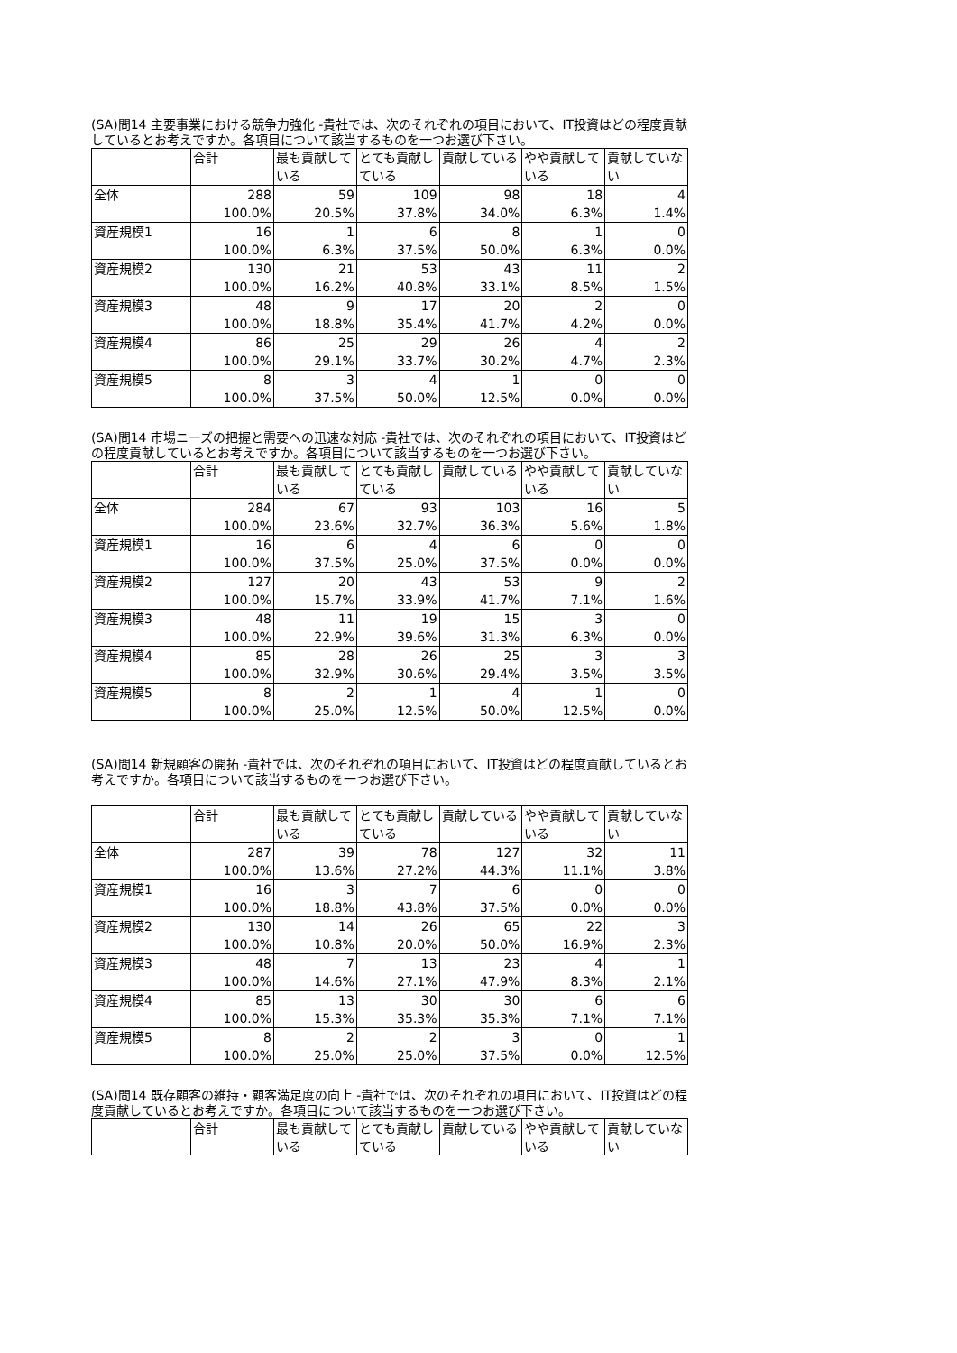(SA)問14 主要事業における競争力強化 -貴社では、次のそれぞれの項目において、IT投資はどの程度貢献しているとお考えですか。各項目について該当するものを一つお選び下さい。
| | 合計 | 最も貢献している | とても貢献している | 貢献している | やや貢献している | 貢献していない |
| 全体 | 288 100.0% | 59 20.5% | 109 37.8% | 98 34.0% | 18 6.3% | 4 1.4% |
| 資産規模1 | 16 100.0% | 1 6.3% | 6 37.5% | 8 50.0% | 1 6.3% | 0 0.0% |
| 資産規模2 | 130 100.0% | 21 16.2% | 53 40.8% | 43 33.1% | 11 8.5% | 2 1.5% |
| 資産規模3 | 48 100.0% | 9 18.8% | 17 35.4% | 20 41.7% | 2 4.2% | 0 0.0% |
| 資産規模4 | 86 100.0% | 25 29.1% | 29 33.7% | 26 30.2% | 4 4.7% | 2 2.3% |
| 資産規模5 | 8 100.0% | 3 37.5% | 4 50.0% | 1 12.5% | 0 0.0% | 0 0.0% |
(SA)問14 市場ニーズの把握と需要への迅速な対応 -貴社では、次のそれぞれの項目において、IT投資はどの程度貢献しているとお考えですか。各項目について該当するものを一つお選び下さい。
| | 合計 | 最も貢献している | とても貢献している | 貢献している | やや貢献している | 貢献していない |
| 全体 | 284 100.0% | 67 23.6% | 93 32.7% | 103 36.3% | 16 5.6% | 5 1.8% |
| 資産規模1 | 16 100.0% | 6 37.5% | 4 25.0% | 6 37.5% | 0 0.0% | 0 0.0% |
| 資産規模2 | 127 100.0% | 20 15.7% | 43 33.9% | 53 41.7% | 9 7.1% | 2 1.6% |
| 資産規模3 | 48 100.0% | 11 22.9% | 19 39.6% | 15 31.3% | 3 6.3% | 0 0.0% |
| 資産規模4 | 85 100.0% | 28 32.9% | 26 30.6% | 25 29.4% | 3 3.5% | 3 3.5% |
| 資産規模5 | 8 100.0% | 2 25.0% | 1 12.5% | 4 50.0% | 1 12.5% | 0 0.0% |
(SA)問14 新規顧客の開拓 -貴社では、次のそれぞれの項目において、IT投資はどの程度貢献しているとお考えですか。各項目について該当するものを一つお選び下さい。
| | 合計 | 最も貢献している | とても貢献している | 貢献している | やや貢献している | 貢献していない |
| 全体 | 287 100.0% | 39 13.6% | 78 27.2% | 127 44.3% | 32 11.1% | 11 3.8% |
| 資産規模1 | 16 100.0% | 3 18.8% | 7 43.8% | 6 37.5% | 0 0.0% | 0 0.0% |
| 資産規模2 | 130 100.0% | 14 10.8% | 26 20.0% | 65 50.0% | 22 16.9% | 3 2.3% |
| 資産規模3 | 48 100.0% | 7 14.6% | 13 27.1% | 23 47.9% | 4 8.3% | 1 2.1% |
| 資産規模4 | 85 100.0% | 13 15.3% | 30 35.3% | 30 35.3% | 6 7.1% | 6 7.1% |
| 資産規模5 | 8 100.0% | 2 25.0% | 2 25.0% | 3 37.5% | 0 0.0% | 1 12.5% |
(SA)問14 既存顧客の維持・顧客満足度の向上 -貴社では、次のそれぞれの項目において、IT投資はどの程度貢献しているとお考えですか。各項目について該当するものを一つお選び下さい。
| | 合計 | 最も貢献している | とても貢献している | 貢献している | やや貢献している | 貢献していない |